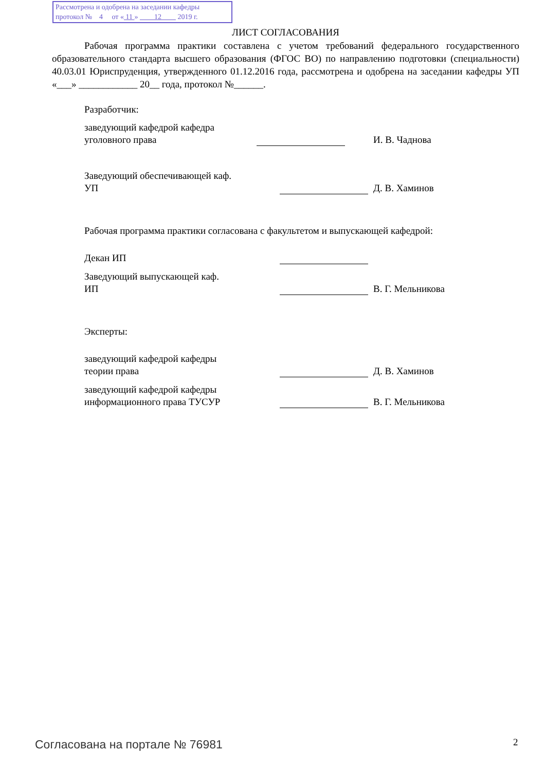Рассмотрена и одобрена на заседании кафедры
протокол № 4 от « 11 » 12 2019 г.
ЛИСТ СОГЛАСОВАНИЯ
Рабочая программа практики составлена с учетом требований федерального государственного образовательного стандарта высшего образования (ФГОС ВО) по направлению подготовки (специальности) 40.03.01 Юриспруденция, утвержденного 01.12.2016 года, рассмотрена и одобрена на заседании кафедры УП «___» ____________ 20__ года, протокол №______.
Разработчик:
заведующий кафедрой кафедра
уголовного права
И. В. Чаднова
Заведующий обеспечивающей каф.
УП
Д. В. Хаминов
Рабочая программа практики согласована с факультетом и выпускающей кафедрой:
Декан ИП
Заведующий выпускающей каф.
ИП
В. Г. Мельникова
Эксперты:
заведующий кафедрой кафедры
теории права
Д. В. Хаминов
заведующий кафедрой кафедры информационного права ТУСУР
В. Г. Мельникова
Согласована на портале № 76981 2